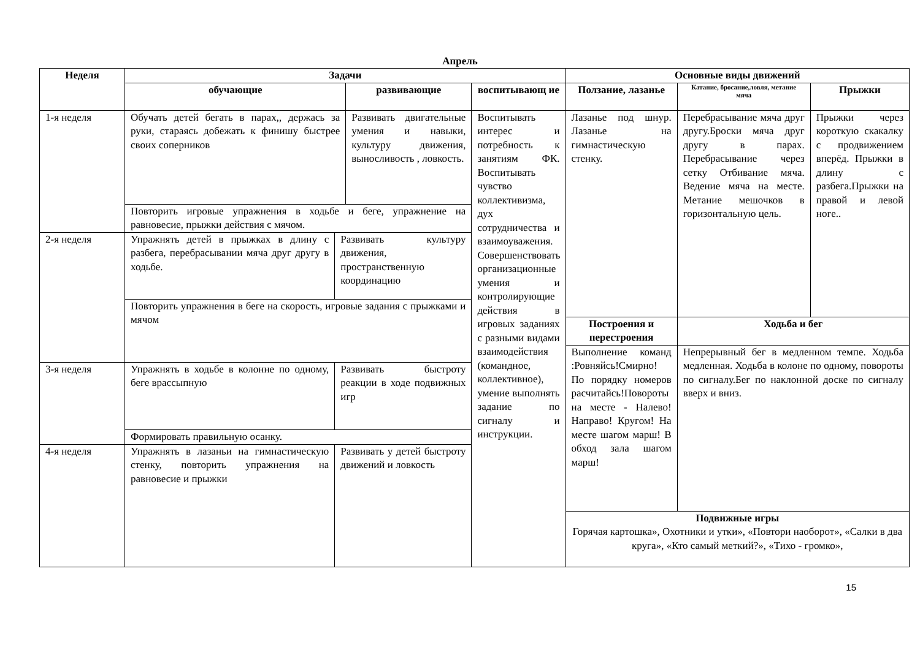Апрель
| Неделя | Задачи | | | | Основные виды движений | | |
| --- | --- | --- | --- | --- | --- | --- | --- |
| | обучающие | | развивающие | воспитывающ ие | Ползание, лазанье | Катание, бросание,ловля, метание мяча | Прыжки |
| 1-я неделя | Обучать детей бегать в парах,, держась за руки, стараясь добежать к финишу быстрее своих соперников | | Развивать двигательные умения и навыки, культуру движения, выносливость , ловкость. | Воспитывать интерес и потребность к занятиям ФК. Воспитывать чувство коллективизма, дух сотрудничества и взаимоуважения. Совершенствовать организационные умения и контролирующие действия в игровых заданиях с разными видами взаимодействия (командное, коллективное), умение выполнять задание по сигналу и инструкции. | Лазанье под шнур. Лазанье на гимнастическую стенку. | Перебрасывание мяча друг другу.Броски мяча друг другу в парах. Перебрасывание через сетку Отбивание мяча. Ведение мяча на месте. Метание мешочков в горизонтальную цель. | Прыжки через короткую скакалку с продвижением вперёд. Прыжки в длину с разбега.Прыжки на правой и левой ноге.. |
| | Повторить игровые упражнения в ходьбе и беге, упражнение на равновесие, прыжки действия с мячом. | | | | | | |
| 2-я неделя | Упражнять детей в прыжках в длину с разбега, перебрасывании мяча друг другу в ходьбе. | Развивать культуру движения, пространственную координацию | | | | | |
| | Повторить упражнения в беге на скорость, игровые задания с прыжками и мячом | | | | | | |
| | | | | | Построения и перестроения | Ходьба и бег | |
| | | | | | Выполнение команд :Ровняйсь!Смирно! По порядку номеров расчитайсь!Повороты на месте - Налево! Направо! Кругом! На месте шагом марш! В обход зала шагом марш! | Непрерывный бег в медленном темпе. Ходьба медленная. Ходьба в колоне по одному, повороты по сигналу.Бег по наклонной доске по сигналу вверх и вниз. | |
| 3-я неделя | Упражнять в ходьбе в колонне по одному, беге врассыпную | Развивать быстроту реакции в ходе подвижных игр | | | | | |
| | Формировать правильную осанку. | | | | | | |
| 4-я неделя | Упражнять в лазаньи на гимнастическую стенку, повторить упражнения на равновесие и прыжки | Развивать у детей быстроту движений и ловкость | | | | | |
| | | | | | Подвижные игры Горячая картошка», Охотники и утки», «Повтори наоборот», «Салки в два круга», «Кто самый меткий?», «Тихо - громко», | | |
15